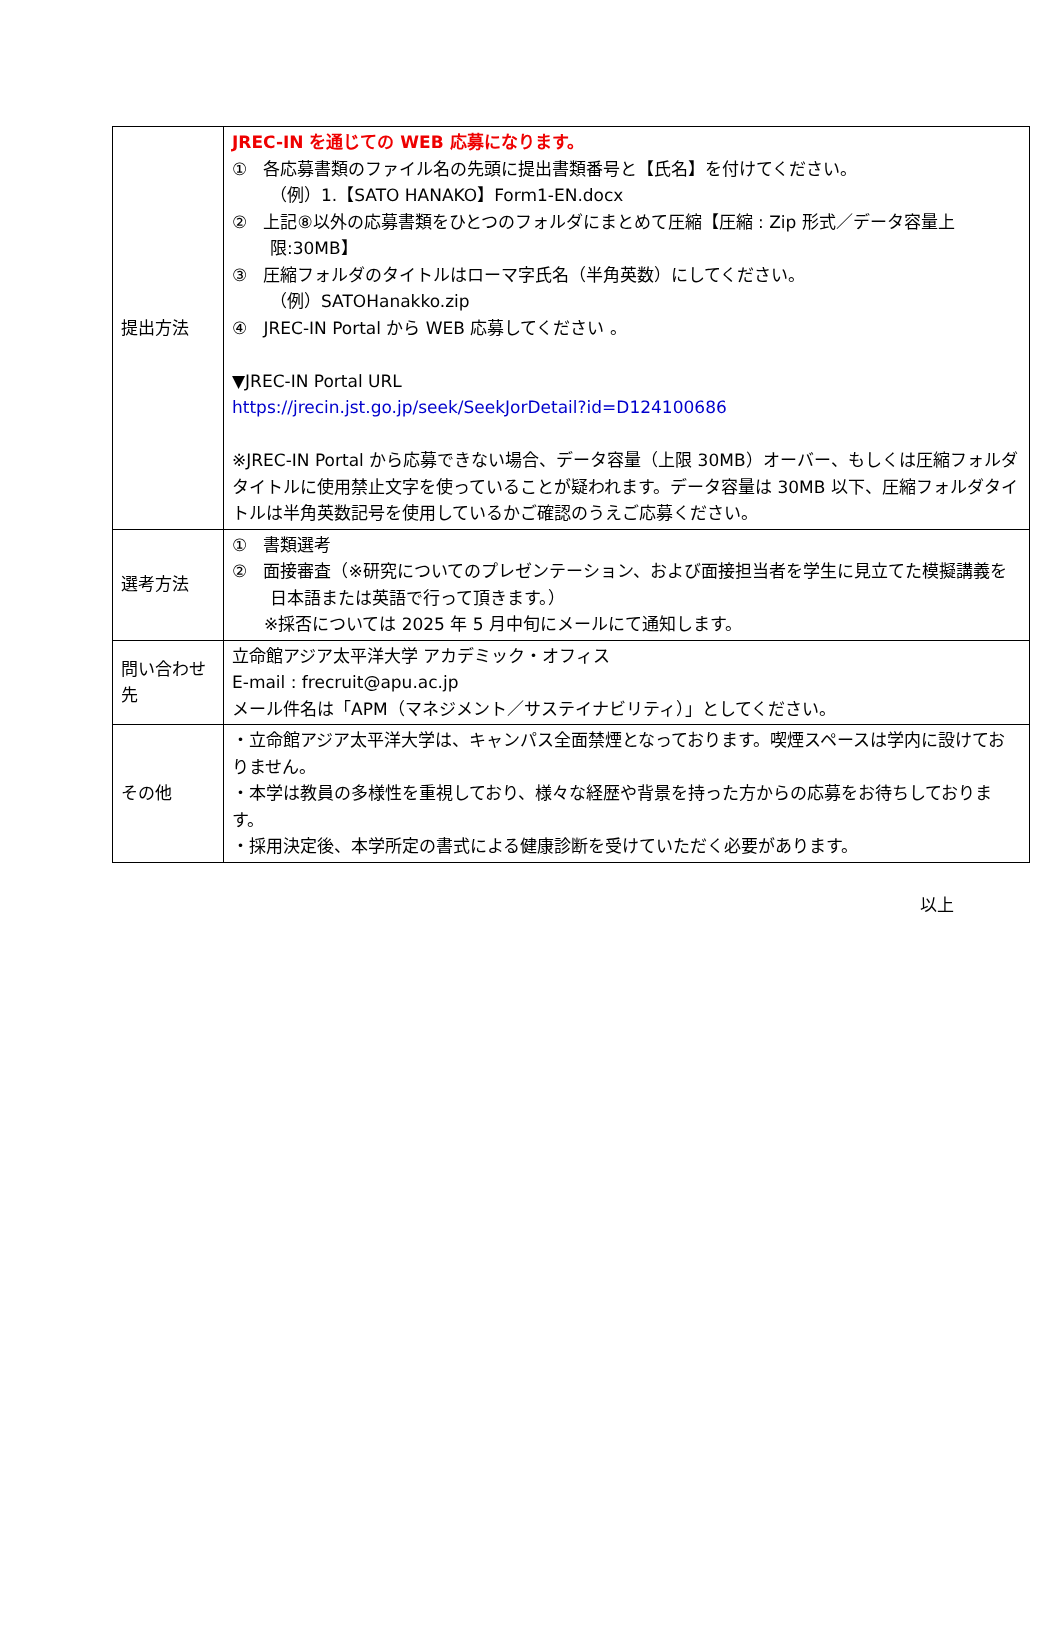| 提出方法 | JREC-IN を通じての WEB 応募になります。 ① 各応募書類のファイル名の先頭に提出書類番号と【氏名】を付けてください。 （例）1.【SATO HANAKO】Form1-EN.docx ② 上記⑧以外の応募書類をひとつのフォルダにまとめて圧縮【圧縮 : Zip 形式／データ容量上限:30MB】 ③ 圧縮フォルダのタイトルはローマ字氏名（半角英数）にしてください。 （例）SATOHanakko.zip ④ JREC-IN Portal から WEB 応募してください 。 ▼JREC-IN Portal URL https://jrecin.jst.go.jp/seek/SeekJorDetail?id=D124100686 ※JREC-IN Portal から応募できない場合、データ容量（上限 30MB）オーバー、もしくは圧縮フォルダタイトルに使用禁止文字を使っていることが疑われます。データ容量は 30MB 以下、圧縮フォルダタイトルは半角英数記号を使用しているかご確認のうえご応募ください。 |
| 選考方法 | ① 書類選考 ② 面接審査（※研究についてのプレゼンテーション、および面接担当者を学生に見立てた模擬講義を日本語または英語で行って頂きます。） ※採否については 2025 年 5 月中旬にメールにて通知します。 |
| 問い合わせ先 | 立命館アジア太平洋大学 アカデミック・オフィス E-mail : frecruit@apu.ac.jp メール件名は「APM（マネジメント／サステイナビリティ）」としてください。 |
| その他 | ・立命館アジア太平洋大学は、キャンパス全面禁煙となっております。喫煙スペースは学内に設けておりません。 ・本学は教員の多様性を重視しており、様々な経歴や背景を持った方からの応募をお待ちしております。 ・採用決定後、本学所定の書式による健康診断を受けていただく必要があります。 |
以上